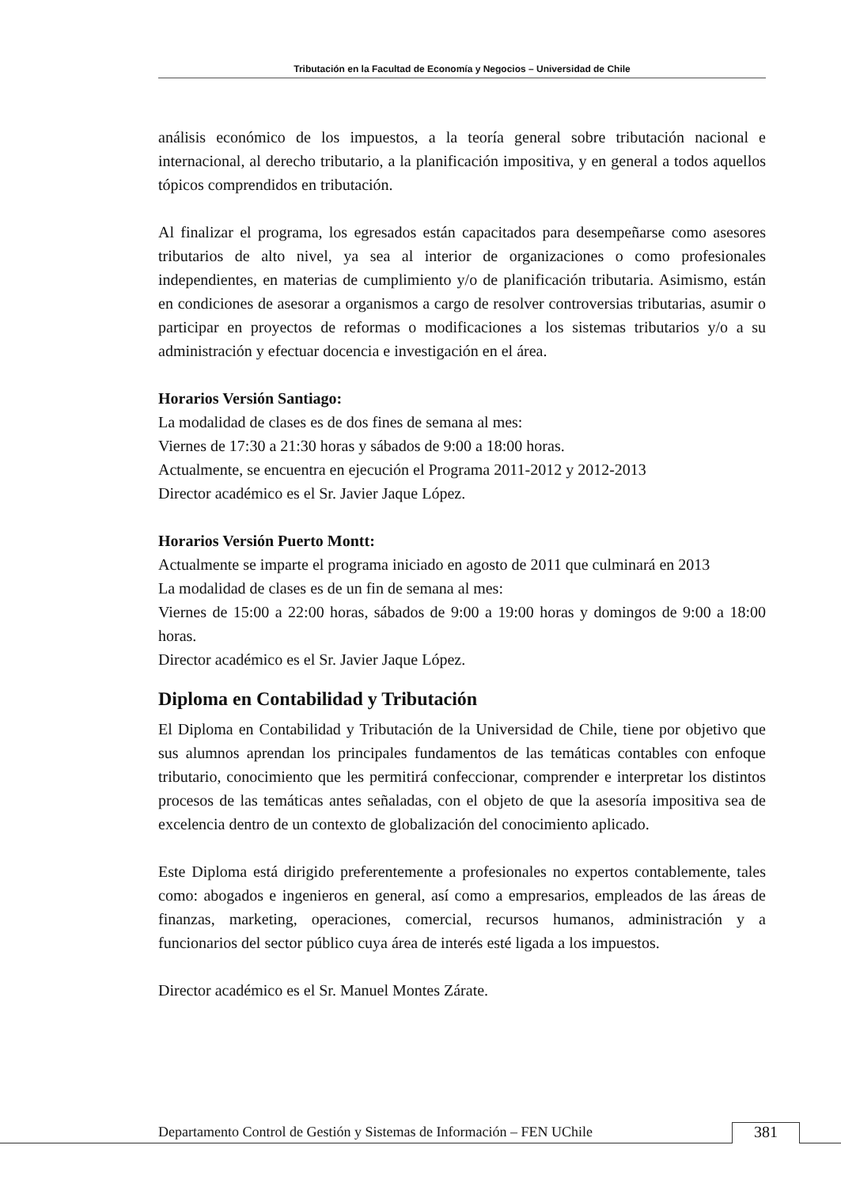Tributación en la Facultad de Economía y Negocios – Universidad de Chile
análisis económico de los impuestos, a la teoría general sobre tributación nacional e internacional, al derecho tributario, a la planificación impositiva, y en general a todos aquellos tópicos comprendidos en tributación.
Al finalizar el programa, los egresados están capacitados para desempeñarse como asesores tributarios de alto nivel, ya sea al interior de organizaciones o como profesionales independientes, en materias de cumplimiento y/o de planificación tributaria. Asimismo, están en condiciones de asesorar a organismos a cargo de resolver controversias tributarias, asumir o participar en proyectos de reformas o modificaciones a los sistemas tributarios y/o a su administración y efectuar docencia e investigación en el área.
Horarios Versión Santiago:
La modalidad de clases es de dos fines de semana al mes:
Viernes de 17:30 a 21:30 horas y sábados de 9:00 a 18:00 horas.
Actualmente, se encuentra en ejecución el Programa 2011-2012 y 2012-2013
Director académico es el Sr. Javier Jaque López.
Horarios Versión Puerto Montt:
Actualmente se imparte el programa iniciado en agosto de 2011 que culminará en 2013
La modalidad de clases es de un fin de semana al mes:
Viernes de 15:00 a 22:00 horas, sábados de 9:00 a 19:00 horas y domingos de 9:00 a 18:00 horas.
Director académico es el Sr. Javier Jaque López.
Diploma en Contabilidad y Tributación
El Diploma en Contabilidad y Tributación de la Universidad de Chile, tiene por objetivo que sus alumnos aprendan los principales fundamentos de las temáticas contables con enfoque tributario, conocimiento que les permitirá confeccionar, comprender e interpretar los distintos procesos de las temáticas antes señaladas, con el objeto de que la asesoría impositiva sea de excelencia dentro de un contexto de globalización del conocimiento aplicado.
Este Diploma está dirigido preferentemente a profesionales no expertos contablemente, tales como: abogados e ingenieros en general, así como a empresarios, empleados de las áreas de finanzas, marketing, operaciones, comercial, recursos humanos, administración y a funcionarios del sector público cuya área de interés esté ligada a los impuestos.
Director académico es el Sr. Manuel Montes Zárate.
Departamento Control de Gestión y Sistemas de Información – FEN UChile
381